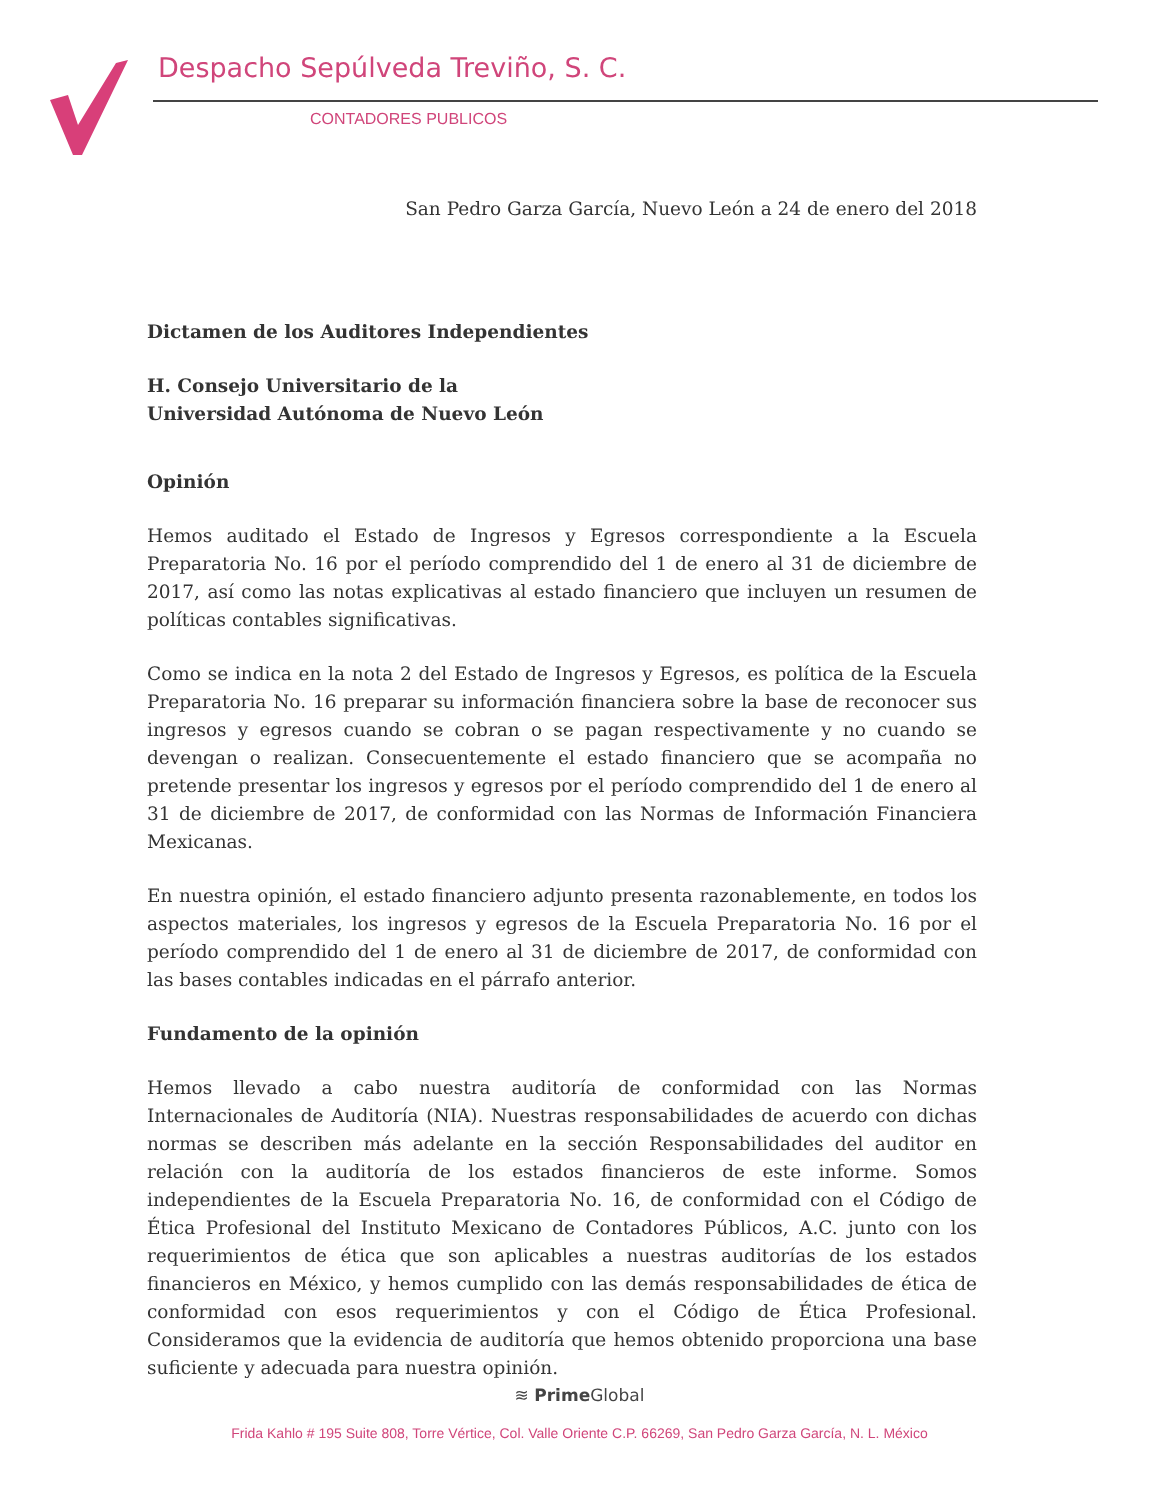Despacho Sepúlveda Treviño, S. C.
CONTADORES PUBLICOS
San Pedro Garza García, Nuevo León a 24 de enero del 2018
Dictamen de los Auditores Independientes
H. Consejo Universitario de la
Universidad Autónoma de Nuevo León
Opinión
Hemos auditado el Estado de Ingresos y Egresos correspondiente a la Escuela Preparatoria No. 16 por el período comprendido del 1 de enero al 31 de diciembre de 2017, así como las notas explicativas al estado financiero que incluyen un resumen de políticas contables significativas.
Como se indica en la nota 2 del Estado de Ingresos y Egresos, es política de la Escuela Preparatoria No. 16 preparar su información financiera sobre la base de reconocer sus ingresos y egresos cuando se cobran o se pagan respectivamente y no cuando se devengan o realizan. Consecuentemente el estado financiero que se acompaña no pretende presentar los ingresos y egresos por el período comprendido del 1 de enero al 31 de diciembre de 2017, de conformidad con las Normas de Información Financiera Mexicanas.
En nuestra opinión, el estado financiero adjunto presenta razonablemente, en todos los aspectos materiales, los ingresos y egresos de la Escuela Preparatoria No. 16 por el período comprendido del 1 de enero al 31 de diciembre de 2017, de conformidad con las bases contables indicadas en el párrafo anterior.
Fundamento de la opinión
Hemos llevado a cabo nuestra auditoría de conformidad con las Normas Internacionales de Auditoría (NIA). Nuestras responsabilidades de acuerdo con dichas normas se describen más adelante en la sección Responsabilidades del auditor en relación con la auditoría de los estados financieros de este informe. Somos independientes de la Escuela Preparatoria No. 16, de conformidad con el Código de Ética Profesional del Instituto Mexicano de Contadores Públicos, A.C. junto con los requerimientos de ética que son aplicables a nuestras auditorías de los estados financieros en México, y hemos cumplido con las demás responsabilidades de ética de conformidad con esos requerimientos y con el Código de Ética Profesional. Consideramos que la evidencia de auditoría que hemos obtenido proporciona una base suficiente y adecuada para nuestra opinión.
≋ Prime Global
Frida Kahlo # 195 Suite 808, Torre Vértice, Col. Valle Oriente C.P. 66269, San Pedro Garza García, N. L. México